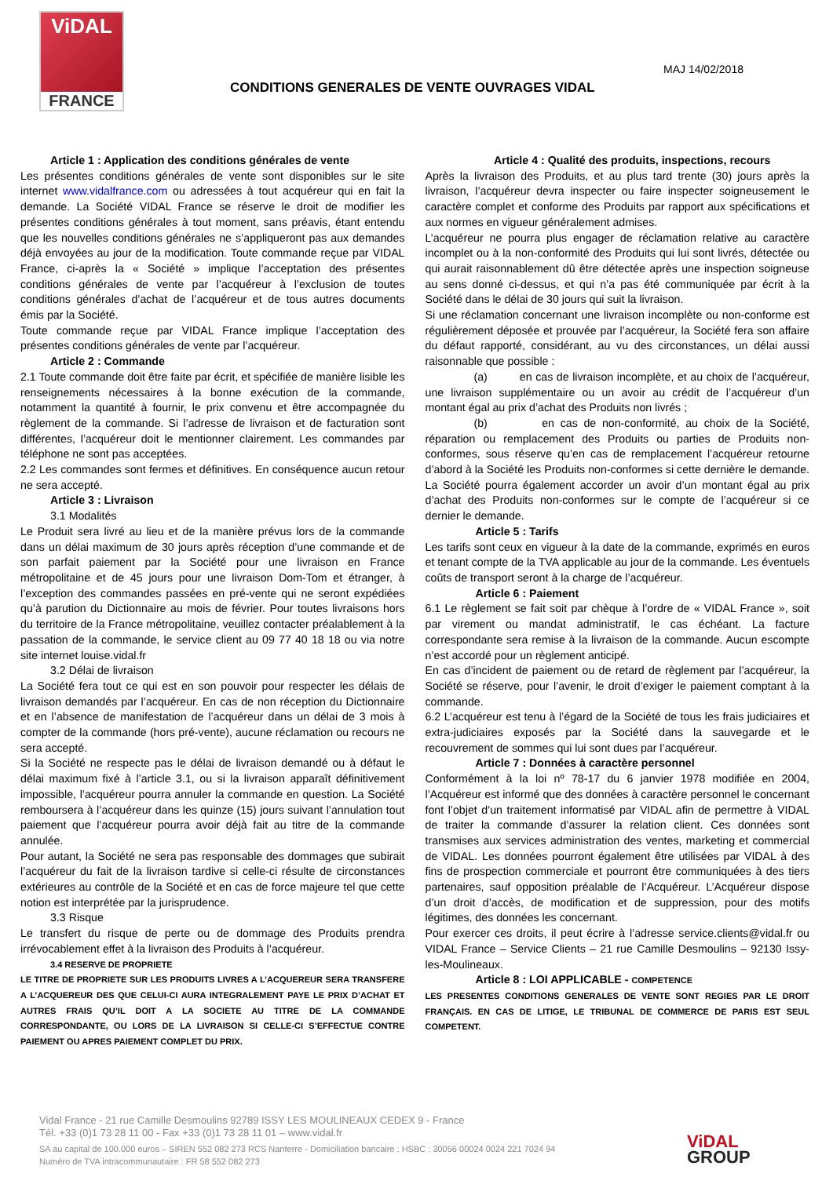ViDAL
FRANCE
MAJ 14/02/2018
CONDITIONS GENERALES DE VENTE OUVRAGES VIDAL
Article 1 : Application des conditions générales de vente
Les présentes conditions générales de vente sont disponibles sur le site internet www.vidalfrance.com ou adressées à tout acquéreur qui en fait la demande. La Société VIDAL France se réserve le droit de modifier les présentes conditions générales à tout moment, sans préavis, étant entendu que les nouvelles conditions générales ne s’appliqueront pas aux demandes déjà envoyées au jour de la modification. Toute commande reçue par VIDAL France, ci-après la « Société » implique l’acceptation des présentes conditions générales de vente par l’acquéreur à l’exclusion de toutes conditions générales d’achat de l’acquéreur et de tous autres documents émis par la Société.
Toute commande reçue par VIDAL France implique l’acceptation des présentes conditions générales de vente par l’acquéreur.
Article 2 : Commande
2.1 Toute commande doit être faite par écrit, et spécifiée de manière lisible les renseignements nécessaires à la bonne exécution de la commande, notamment la quantité à fournir, le prix convenu et être accompagnée du règlement de la commande. Si l’adresse de livraison et de facturation sont différentes, l’acquéreur doit le mentionner clairement. Les commandes par téléphone ne sont pas acceptées.
2.2 Les commandes sont fermes et définitives. En conséquence aucun retour ne sera accepté.
Article 3 : Livraison
3.1 Modalités
Le Produit sera livré au lieu et de la manière prévus lors de la commande dans un délai maximum de 30 jours après réception d’une commande et de son parfait paiement par la Société pour une livraison en France métropolitaine et de 45 jours pour une livraison Dom-Tom et étranger, à l’exception des commandes passées en pré-vente qui ne seront expédiées qu’à parution du Dictionnaire au mois de février. Pour toutes livraisons hors du territoire de la France métropolitaine, veuillez contacter préalablement à la passation de la commande, le service client au 09 77 40 18 18 ou via notre site internet louise.vidal.fr
3.2 Délai de livraison
La Société fera tout ce qui est en son pouvoir pour respecter les délais de livraison demandés par l’acquéreur. En cas de non réception du Dictionnaire et en l’absence de manifestation de l’acquéreur dans un délai de 3 mois à compter de la commande (hors pré-vente), aucune réclamation ou recours ne sera accepté.
Si la Société ne respecte pas le délai de livraison demandé ou à défaut le délai maximum fixé à l’article 3.1, ou si la livraison apparaît définitivement impossible, l’acquéreur pourra annuler la commande en question. La Société remboursera à l’acquéreur dans les quinze (15) jours suivant l’annulation tout paiement que l’acquéreur pourra avoir déjà fait au titre de la commande annulée.
Pour autant, la Société ne sera pas responsable des dommages que subirait l’acquéreur du fait de la livraison tardive si celle-ci résulte de circonstances extérieures au contrôle de la Société et en cas de force majeure tel que cette notion est interprétée par la jurisprudence.
3.3 Risque
Le transfert du risque de perte ou de dommage des Produits prendra irrévocablement effet à la livraison des Produits à l’acquéreur.
3.4 RESERVE DE PROPRIETE
LE TITRE DE PROPRIETE SUR LES PRODUITS LIVRES A L’ACQUEREUR SERA TRANSFERE A L’ACQUEREUR DES QUE CELUI-CI AURA INTEGRALEMENT PAYE LE PRIX D’ACHAT ET AUTRES FRAIS QU’IL DOIT A LA SOCIETE AU TITRE DE LA COMMANDE CORRESPONDANTE, OU LORS DE LA LIVRAISON SI CELLE-CI S’EFFECTUE CONTRE PAIEMENT OU APRES PAIEMENT COMPLET DU PRIX.
Article 4 : Qualité des produits, inspections, recours
Après la livraison des Produits, et au plus tard trente (30) jours après la livraison, l’acquéreur devra inspecter ou faire inspecter soigneusement le caractère complet et conforme des Produits par rapport aux spécifications et aux normes en vigueur généralement admises.
L’acquéreur ne pourra plus engager de réclamation relative au caractère incomplet ou à la non-conformité des Produits qui lui sont livrés, détectée ou qui aurait raisonnablement dû être détectée après une inspection soigneuse au sens donné ci-dessus, et qui n’a pas été communiquée par écrit à la Société dans le délai de 30 jours qui suit la livraison.
Si une réclamation concernant une livraison incomplète ou non-conforme est régulièrement déposée et prouvée par l’acquéreur, la Société fera son affaire du défaut rapporté, considérant, au vu des circonstances, un délai aussi raisonnable que possible :
(a) en cas de livraison incomplète, et au choix de l’acquéreur, une livraison supplémentaire ou un avoir au crédit de l’acquéreur d’un montant égal au prix d’achat des Produits non livrés ;
(b) en cas de non-conformité, au choix de la Société, réparation ou remplacement des Produits ou parties de Produits non-conformes, sous réserve qu’en cas de remplacement l’acquéreur retourne d’abord à la Société les Produits non-conformes si cette dernière le demande. La Société pourra également accorder un avoir d’un montant égal au prix d’achat des Produits non-conformes sur le compte de l’acquéreur si ce dernier le demande.
Article 5 : Tarifs
Les tarifs sont ceux en vigueur à la date de la commande, exprimés en euros et tenant compte de la TVA applicable au jour de la commande. Les éventuels coûts de transport seront à la charge de l’acquéreur.
Article 6 : Paiement
6.1 Le règlement se fait soit par chèque à l’ordre de « VIDAL France », soit par virement ou mandat administratif, le cas échéant. La facture correspondante sera remise à la livraison de la commande. Aucun escompte n’est accordé pour un règlement anticipé.
En cas d’incident de paiement ou de retard de règlement par l’acquéreur, la Société se réserve, pour l’avenir, le droit d’exiger le paiement comptant à la commande.
6.2 L’acquéreur est tenu à l’égard de la Société de tous les frais judiciaires et extra-judiciaires exposés par la Société dans la sauvegarde et le recouvrement de sommes qui lui sont dues par l’acquéreur.
Article 7 : Données à caractère personnel
Conformément à la loi nº 78-17 du 6 janvier 1978 modifiée en 2004, l’Acquéreur est informé que des données à caractère personnel le concernant font l’objet d’un traitement informatisé par VIDAL afin de permettre à VIDAL de traiter la commande d’assurer la relation client. Ces données sont transmises aux services administration des ventes, marketing et commercial de VIDAL. Les données pourront également être utilisées par VIDAL à des fins de prospection commerciale et pourront être communiquées à des tiers partenaires, sauf opposition préalable de l’Acquéreur. L’Acquéreur dispose d’un droit d’accès, de modification et de suppression, pour des motifs légitimes, des données les concernant.
Pour exercer ces droits, il peut écrire à l’adresse service.clients@vidal.fr ou VIDAL France – Service Clients – 21 rue Camille Desmoulins – 92130 Issy-les-Moulineaux.
Article 8 : LOI APPLICABLE - COMPETENCE
LES PRESENTES CONDITIONS GENERALES DE VENTE SONT REGIES PAR LE DROIT FRANÇAIS. EN CAS DE LITIGE, LE TRIBUNAL DE COMMERCE DE PARIS EST SEUL COMPETENT.
Vidal France - 21 rue Camille Desmoulins 92789 ISSY LES MOULINEAUX CEDEX 9 - France
Tél. +33 (0)1 73 28 11 00 - Fax +33 (0)1 73 28 11 01 – www.vidal.fr
SA au capital de 100.000 euros – SIREN 552 082 273 RCS Nanterre - Domiciliation bancaire : HSBC : 30056 00024 0024 221 7024 94
Numéro de TVA intracommunautaire : FR 58 552 082 273
ViDAL
GROUP